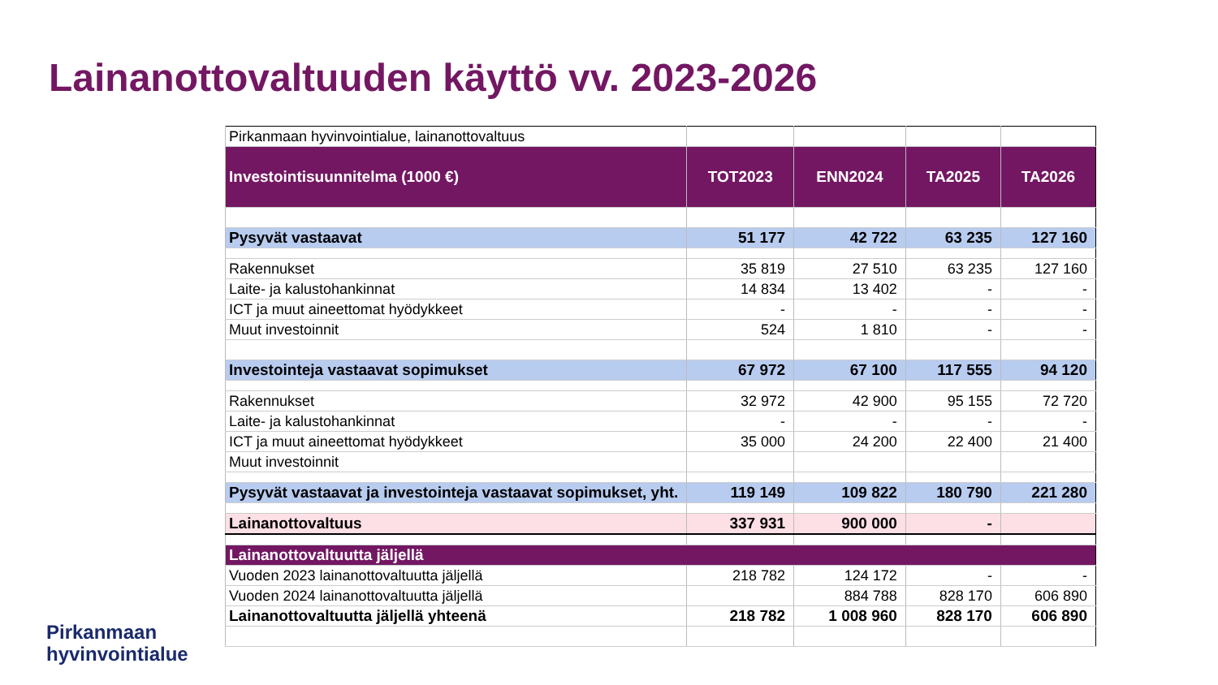Lainanottovaltuuden käyttö vv. 2023-2026
| Pirkanmaan hyvinvointialue, lainanottovaltuus | | | | |
| Investointisuunnitelma (1000 €) | TOT2023 | ENN2024 | TA2025 | TA2026 |
| Pysyvät vastaavat | 51 177 | 42 722 | 63 235 | 127 160 |
| Rakennukset | 35 819 | 27 510 | 63 235 | 127 160 |
| Laite- ja kalustohankinnat | 14 834 | 13 402 | - | - |
| ICT ja muut aineettomat hyödykkeet | - | - | - | - |
| Muut investoinnit | 524 | 1 810 | - | - |
| Investointeja vastaavat sopimukset | 67 972 | 67 100 | 117 555 | 94 120 |
| Rakennukset | 32 972 | 42 900 | 95 155 | 72 720 |
| Laite- ja kalustohankinnat | - | - | - | - |
| ICT ja muut aineettomat hyödykkeet | 35 000 | 24 200 | 22 400 | 21 400 |
| Muut investoinnit | | | | |
| Pysyvät vastaavat ja investointeja vastaavat sopimukset, yht. | 119 149 | 109 822 | 180 790 | 221 280 |
| Lainanottovaltuus | 337 931 | 900 000 | - | |
| Lainanottovaltuutta jäljellä | | | | |
| Vuoden 2023 lainanottovaltuutta jäljellä | 218 782 | 124 172 | - | - |
| Vuoden 2024 lainanottovaltuutta jäljellä | | 884 788 | 828 170 | 606 890 |
| Lainanottovaltuutta jäljellä yhteenä | 218 782 | 1 008 960 | 828 170 | 606 890 |
Pirkanmaan
hyvinvointialue